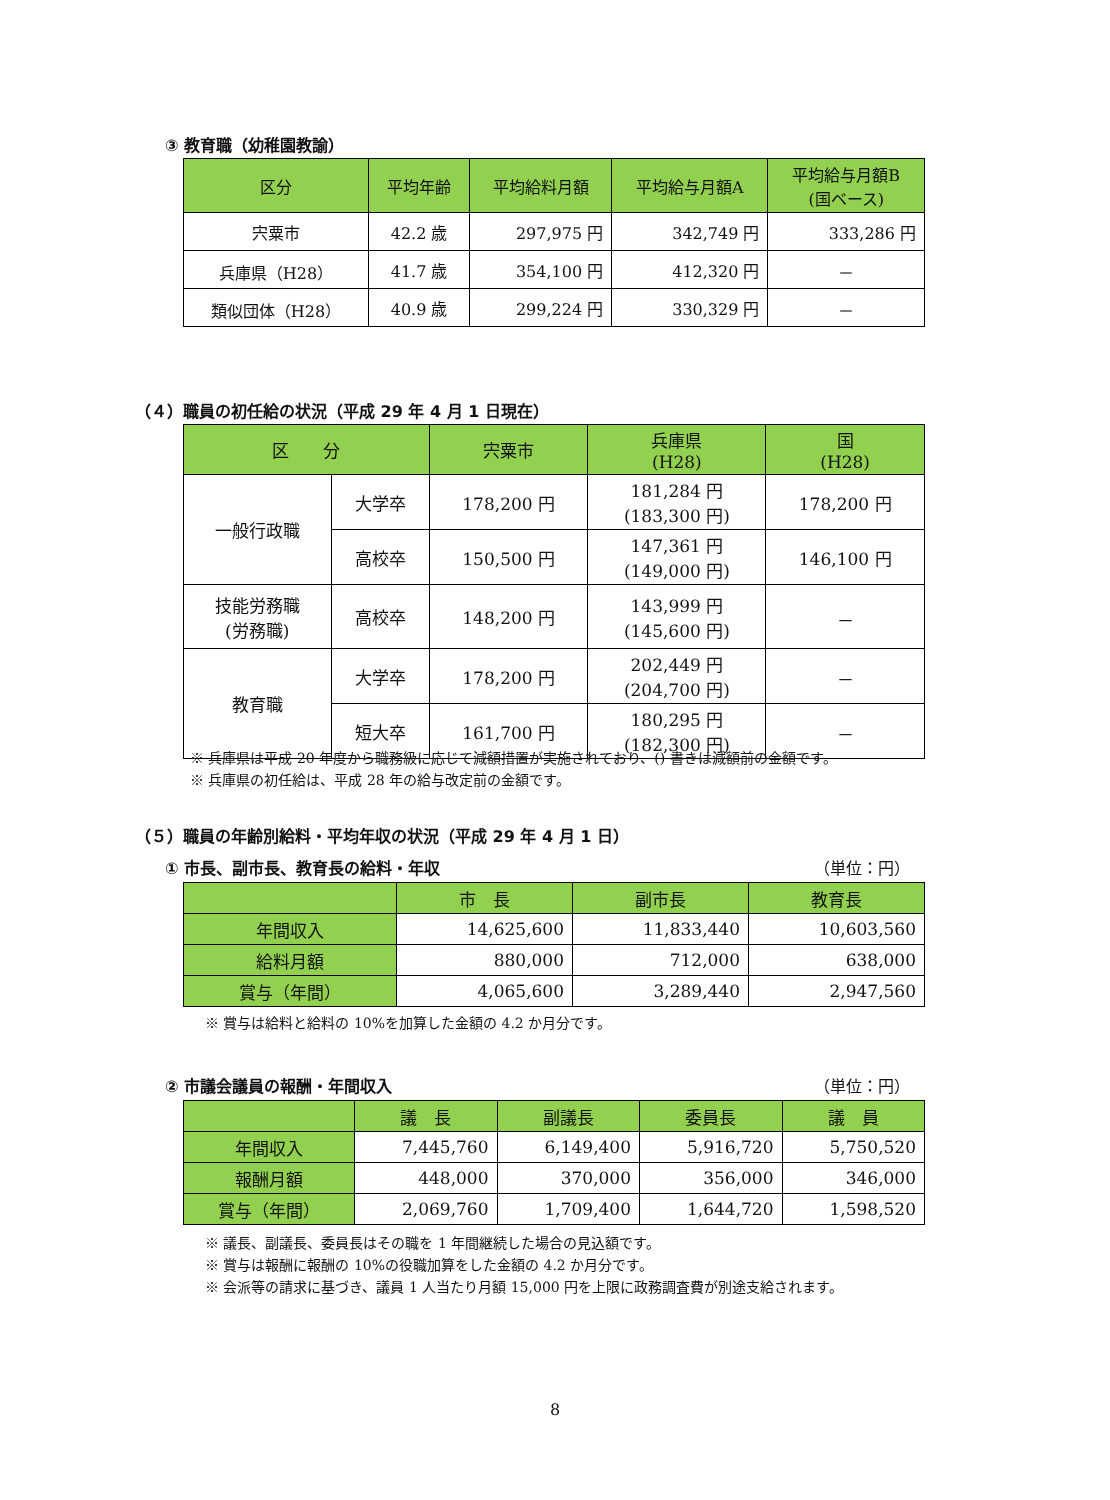③ 教育職（幼稚園教諭）
| 区分 | 平均年齢 | 平均給料月額 | 平均給与月額A | 平均給与月額B (国ベース) |
| --- | --- | --- | --- | --- |
| 宍粟市 | 42.2 歳 | 297,975 円 | 342,749 円 | 333,286 円 |
| 兵庫県（H28） | 41.7 歳 | 354,100 円 | 412,320 円 | － |
| 類似団体（H28） | 40.9 歳 | 299,224 円 | 330,329 円 | － |
（４）職員の初任給の状況（平成 29 年 4 月 1 日現在）
| 区 分 | | 宍粟市 | 兵庫県 (H28) | 国 (H28) |
| --- | --- | --- | --- | --- |
| 一般行政職 | 大学卒 | 178,200 円 | 181,284 円 (183,300 円) | 178,200 円 |
| | 高校卒 | 150,500 円 | 147,361 円 (149,000 円) | 146,100 円 |
| 技能労務職 (労務職) | 高校卒 | 148,200 円 | 143,999 円 (145,600 円) | － |
| 教育職 | 大学卒 | 178,200 円 | 202,449 円 (204,700 円) | － |
| | 短大卒 | 161,700 円 | 180,295 円 (182,300 円) | － |
※ 兵庫県は平成 20 年度から職務級に応じて減額措置が実施されており、() 書きは減額前の金額です。
※ 兵庫県の初任給は、平成 28 年の給与改定前の金額です。
（５）職員の年齢別給料・平均年収の状況（平成 29 年 4 月 1 日）
① 市長、副市長、教育長の給料・年収 （単位：円）
| | 市 長 | 副市長 | 教育長 |
| --- | --- | --- | --- |
| 年間収入 | 14,625,600 | 11,833,440 | 10,603,560 |
| 給料月額 | 880,000 | 712,000 | 638,000 |
| 賞与（年間） | 4,065,600 | 3,289,440 | 2,947,560 |
※ 賞与は給料と給料の 10%を加算した金額の 4.2 か月分です。
② 市議会議員の報酬・年間収入 （単位：円）
| | 議 長 | 副議長 | 委員長 | 議 員 |
| --- | --- | --- | --- | --- |
| 年間収入 | 7,445,760 | 6,149,400 | 5,916,720 | 5,750,520 |
| 報酬月額 | 448,000 | 370,000 | 356,000 | 346,000 |
| 賞与（年間） | 2,069,760 | 1,709,400 | 1,644,720 | 1,598,520 |
※ 議長、副議長、委員長はその職を 1 年間継続した場合の見込額です。
※ 賞与は報酬に報酬の 10%の役職加算をした金額の 4.2 か月分です。
※ 会派等の請求に基づき、議員 1 人当たり月額 15,000 円を上限に政務調査費が別途支給されます。
8